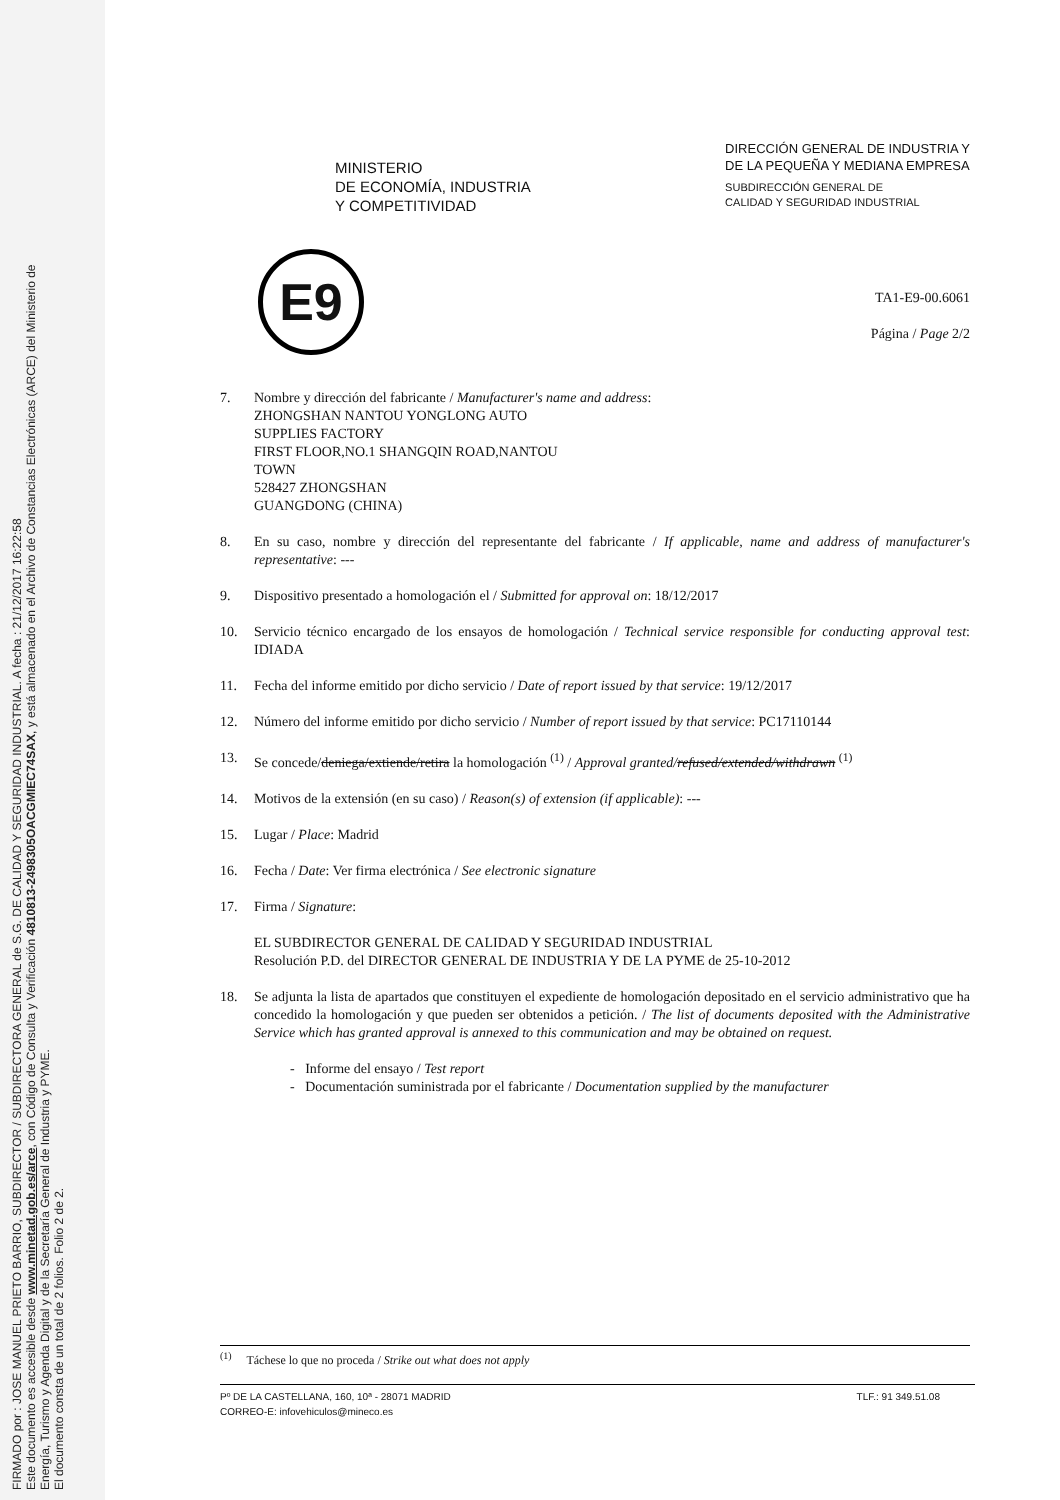FIRMADO por : JOSE MANUEL PRIETO BARRIO, SUBDIRECTOR / SUBDIRECTORA GENERAL de S.G. DE CALIDAD Y SEGURIDAD INDUSTRIAL. A fecha : 21/12/2017 16:22:58
Este documento es accesible desde www.minetad.gob.es/arce, con Código de Consulta y Verificación 4810813-2498305OACGMIEC74SAX, y está almacenado en el Archivo de Constancias Electrónicas (ARCE) del Ministerio de
Energía, Turismo y Agenda Digital y de la Secretaría General de Industria y PYME.
El documento consta de un total de 2 folios. Folio 2 de 2.
MINISTERIO
DE ECONOMÍA, INDUSTRIA
Y COMPETITIVIDAD
DIRECCIÓN GENERAL DE INDUSTRIA Y
DE LA PEQUEÑA Y MEDIANA EMPRESA
SUBDIRECCIÓN GENERAL DE
CALIDAD Y SEGURIDAD INDUSTRIAL
TA1-E9-00.6061
Página / Page 2/2
E9
7. Nombre y dirección del fabricante / Manufacturer's name and address:
ZHONGSHAN NANTOU YONGLONG AUTO
SUPPLIES FACTORY
FIRST FLOOR,NO.1 SHANGQIN ROAD,NANTOU
TOWN
528427 ZHONGSHAN
GUANGDONG (CHINA)
8. En su caso, nombre y dirección del representante del fabricante / If applicable, name and address of manufacturer's representative: ---
9. Dispositivo presentado a homologación el / Submitted for approval on: 18/12/2017
10. Servicio técnico encargado de los ensayos de homologación / Technical service responsible for conducting approval test: IDIADA
11. Fecha del informe emitido por dicho servicio / Date of report issued by that service: 19/12/2017
12. Número del informe emitido por dicho servicio / Number of report issued by that service: PC17110144
13. Se concede/deniega/extiende/retira la homologación <sup>(1)</sup> / Approval granted/refused/extended/withdrawn <sup>(1)</sup>
14. Motivos de la extensión (en su caso) / Reason(s) of extension (if applicable): ---
15. Lugar / Place: Madrid
16. Fecha / Date: Ver firma electrónica / See electronic signature
17. Firma / Signature:
EL SUBDIRECTOR GENERAL DE CALIDAD Y SEGURIDAD INDUSTRIAL
Resolución P.D. del DIRECTOR GENERAL DE INDUSTRIA Y DE LA PYME de 25-10-2012
18. Se adjunta la lista de apartados que constituyen el expediente de homologación depositado en el servicio administrativo que ha concedido la homologación y que pueden ser obtenidos a petición. / The list of documents deposited with the Administrative Service which has granted approval is annexed to this communication and may be obtained on request.
- Informe del ensayo / Test report
- Documentación suministrada por el fabricante / Documentation supplied by the manufacturer
<sup>(1)</sup> Táchese lo que no proceda / Strike out what does not apply
Pº DE LA CASTELLANA, 160, 10ª - 28071 MADRID TLF.: 91 349.51.08
CORREO-E: infovehiculos@mineco.es